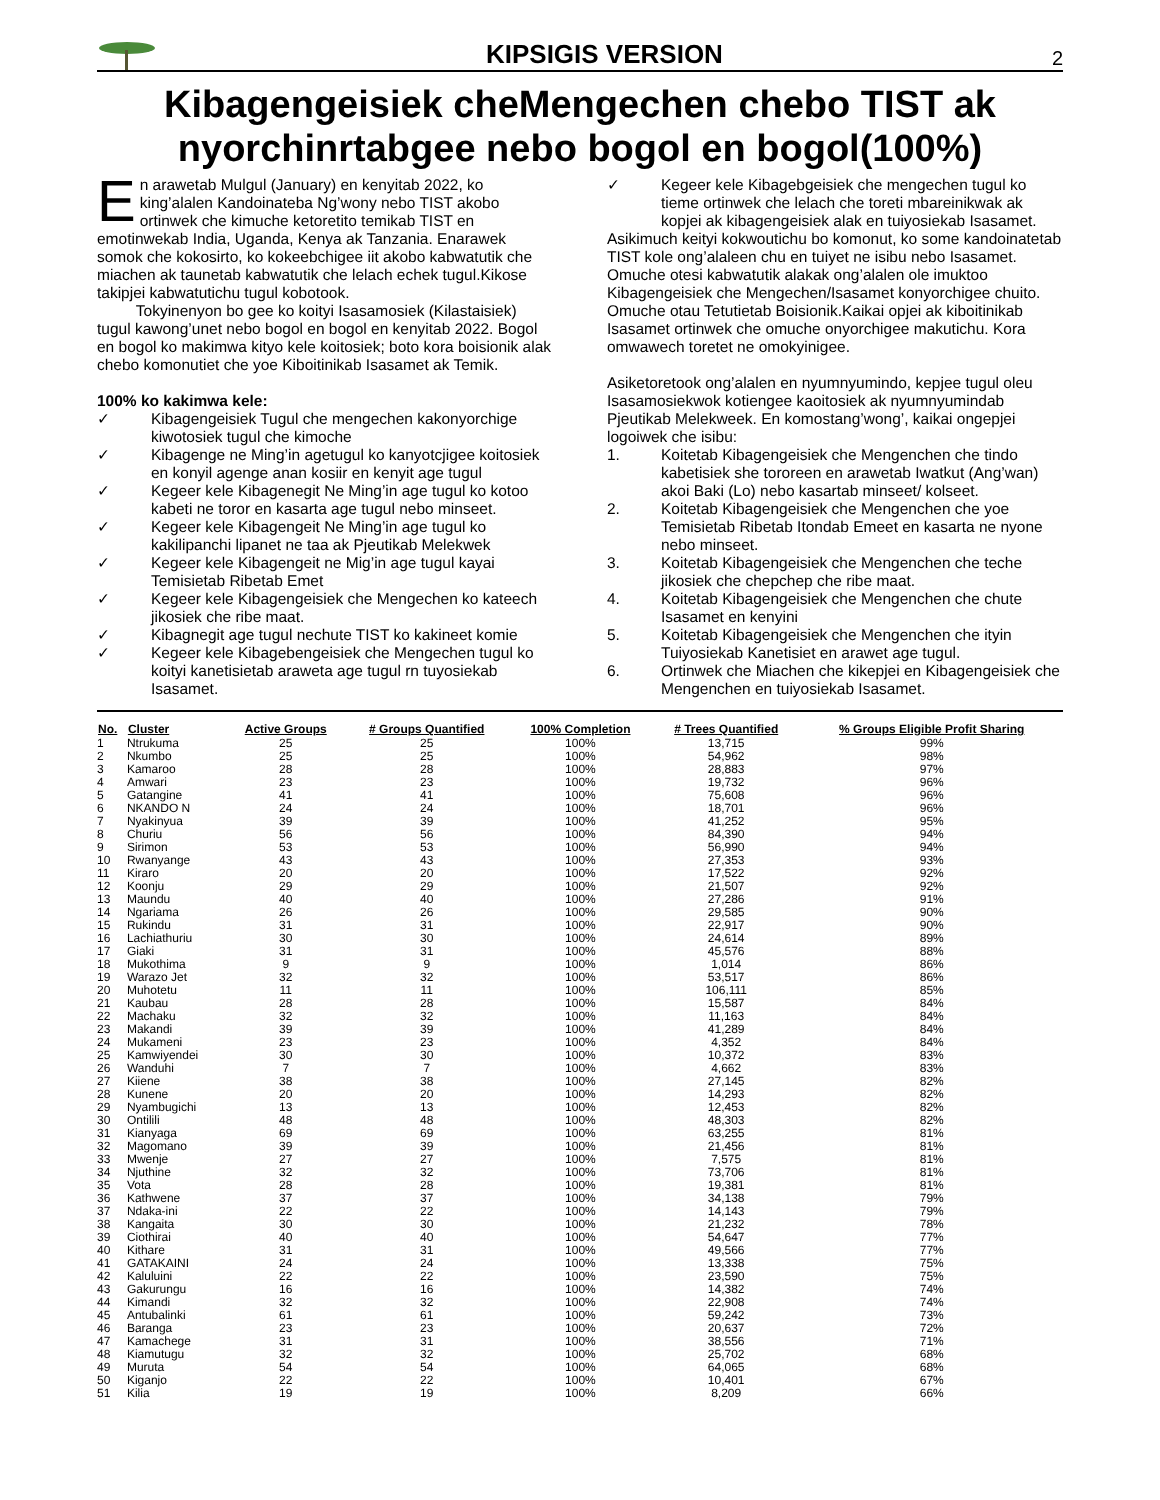KIPSIGIS VERSION
2
Kibagengeisiek cheMengechen chebo TIST ak nyorchinrtabgee nebo bogol en bogol(100%)
En arawetab Mulgul (January) en kenyitab 2022, ko king’alalen Kandoinateba Ng’wony nebo TIST akobo ortinwek che kimuche ketoretito temikab TIST en emotinwekab India, Uganda, Kenya ak Tanzania. Enarawek somok che kokosirto, ko kokeebchigee iit akobo kabwatutik che miachen ak taunetab kabwatutik che lelach echek tugul.Kikose takipjei kabwatutichu tugul kobotook.
Tokyinenyon bo gee ko koityi Isasamosiek (Kilastaisiek) tugul kawong’unet nebo bogol en bogol en kenyitab 2022. Bogol en bogol ko makimwa kityo kele koitosiek; boto kora boisionik alak chebo komonutiet che yoe Kiboitinikab Isasamet ak Temik.
100% ko kakimwa kele:
✓ Kibagengeisiek Tugul che mengechen kakonyorchige kiwotosiek tugul che kimoche
✓ Kibagenge ne Ming’in agetugul ko kanyotcjigee koitosiek en konyil agenge anan kosiir en kenyit age tugul
✓ Kegeer kele Kibagenegit Ne Ming’in age tugul ko kotoo kabeti ne toror en kasarta age tugul nebo minseet.
✓ Kegeer kele Kibagengeit Ne Ming’in age tugul ko kakilipanchi lipanet ne taa ak Pjeutikab Melekwek
✓ Kegeer kele Kibagengeit ne Mig’in age tugul kayai Temisietab Ribetab Emet
✓ Kegeer kele Kibagengeisiek che Mengechen ko kateech jikosiek che ribe maat.
✓ Kibagnegit age tugul nechute TIST ko kakineet komie
✓ Kegeer kele Kibagebengeisiek che Mengechen tugul ko koityi kanetisietab araweta age tugul rn tuyosiekab Isasamet.
✓ Kegeer kele Kibagebgeisiek che mengechen tugul ko tieme ortinwek che lelach che toreti mbareinikwak ak kopjei ak kibagengeisiek alak en tuiyosiekab Isasamet.
Asikimuch keityi kokwoutichu bo komonut, ko some kandoinatetab TIST kole ong’alaleen chu en tuiyet ne isibu nebo Isasamet. Omuche otesi kabwatutik alakak ong’alalen ole imuktoo Kibagengeisiek che Mengechen/Isasamet konyorchigee chuito. Omuche otau Tetutietab Boisionik.Kaikai opjei ak kiboitinikab Isasamet ortinwek che omuche onyorchigee makutichu. Kora omwawech toretet ne omokyinigee.
Asiketoretook ong’alalen en nyumnyumindo, kepjee tugul oleu Isasamosiekwok kotiengee kaoitosiek ak nyumnyumindab Pjeutikab Melekweek. En komostang’wong’, kaikai ongepjei logoiwek che isibu:
1. Koitetab Kibagengeisiek che Mengenchen che tindo kabetisiek she tororeen en arawetab Iwatkut (Ang’wan) akoi Baki (Lo) nebo kasartab minseet/ kolseet.
2. Koitetab Kibagengeisiek che Mengenchen che yoe Temisietab Ribetab Itondab Emeet en kasarta ne nyone nebo minseet.
3. Koitetab Kibagengeisiek che Mengenchen che teche jikosiek che chepchep che ribe maat.
4. Koitetab Kibagengeisiek che Mengenchen che chute Isasamet en kenyini
5. Koitetab Kibagengeisiek che Mengenchen che ityin Tuiyosiekab Kanetisiet en arawet age tugul.
6. Ortinwek che Miachen che kikepjei en Kibagengeisiek che Mengenchen en tuiyosiekab Isasamet.
| No. | Cluster | Active Groups | # Groups Quantified | 100% Completion | # Trees Quantified | % Groups Eligible Profit Sharing |
| --- | --- | --- | --- | --- | --- | --- |
| 1 | Ntrukuma | 25 | 25 | 100% | 13,715 | 99% |
| 2 | Nkumbo | 25 | 25 | 100% | 54,962 | 98% |
| 3 | Kamaroo | 28 | 28 | 100% | 28,883 | 97% |
| 4 | Amwari | 23 | 23 | 100% | 19,732 | 96% |
| 5 | Gatangine | 41 | 41 | 100% | 75,608 | 96% |
| 6 | NKANDO N | 24 | 24 | 100% | 18,701 | 96% |
| 7 | Nyakinyua | 39 | 39 | 100% | 41,252 | 95% |
| 8 | Churiu | 56 | 56 | 100% | 84,390 | 94% |
| 9 | Sirimon | 53 | 53 | 100% | 56,990 | 94% |
| 10 | Rwanyange | 43 | 43 | 100% | 27,353 | 93% |
| 11 | Kiraro | 20 | 20 | 100% | 17,522 | 92% |
| 12 | Koonju | 29 | 29 | 100% | 21,507 | 92% |
| 13 | Maundu | 40 | 40 | 100% | 27,286 | 91% |
| 14 | Ngariama | 26 | 26 | 100% | 29,585 | 90% |
| 15 | Rukindu | 31 | 31 | 100% | 22,917 | 90% |
| 16 | Lachiathuriu | 30 | 30 | 100% | 24,614 | 89% |
| 17 | Giaki | 31 | 31 | 100% | 45,576 | 88% |
| 18 | Mukothima | 9 | 9 | 100% | 1,014 | 86% |
| 19 | Warazo Jet | 32 | 32 | 100% | 53,517 | 86% |
| 20 | Muhotetu | 11 | 11 | 100% | 106,111 | 85% |
| 21 | Kaubau | 28 | 28 | 100% | 15,587 | 84% |
| 22 | Machaku | 32 | 32 | 100% | 11,163 | 84% |
| 23 | Makandi | 39 | 39 | 100% | 41,289 | 84% |
| 24 | Mukameni | 23 | 23 | 100% | 4,352 | 84% |
| 25 | Kamwiyendei | 30 | 30 | 100% | 10,372 | 83% |
| 26 | Wanduhi | 7 | 7 | 100% | 4,662 | 83% |
| 27 | Kiiene | 38 | 38 | 100% | 27,145 | 82% |
| 28 | Kunene | 20 | 20 | 100% | 14,293 | 82% |
| 29 | Nyambugichi | 13 | 13 | 100% | 12,453 | 82% |
| 30 | Ontilili | 48 | 48 | 100% | 48,303 | 82% |
| 31 | Kianyaga | 69 | 69 | 100% | 63,255 | 81% |
| 32 | Magomano | 39 | 39 | 100% | 21,456 | 81% |
| 33 | Mwenje | 27 | 27 | 100% | 7,575 | 81% |
| 34 | Njuthine | 32 | 32 | 100% | 73,706 | 81% |
| 35 | Vota | 28 | 28 | 100% | 19,381 | 81% |
| 36 | Kathwene | 37 | 37 | 100% | 34,138 | 79% |
| 37 | Ndaka-ini | 22 | 22 | 100% | 14,143 | 79% |
| 38 | Kangaita | 30 | 30 | 100% | 21,232 | 78% |
| 39 | Ciothirai | 40 | 40 | 100% | 54,647 | 77% |
| 40 | Kithare | 31 | 31 | 100% | 49,566 | 77% |
| 41 | GATAKAINI | 24 | 24 | 100% | 13,338 | 75% |
| 42 | Kaluluini | 22 | 22 | 100% | 23,590 | 75% |
| 43 | Gakurungu | 16 | 16 | 100% | 14,382 | 74% |
| 44 | Kimandi | 32 | 32 | 100% | 22,908 | 74% |
| 45 | Antubalinki | 61 | 61 | 100% | 59,242 | 73% |
| 46 | Baranga | 23 | 23 | 100% | 20,637 | 72% |
| 47 | Kamachege | 31 | 31 | 100% | 38,556 | 71% |
| 48 | Kiamutugu | 32 | 32 | 100% | 25,702 | 68% |
| 49 | Muruta | 54 | 54 | 100% | 64,065 | 68% |
| 50 | Kiganjo | 22 | 22 | 100% | 10,401 | 67% |
| 51 | Kilia | 19 | 19 | 100% | 8,209 | 66% |